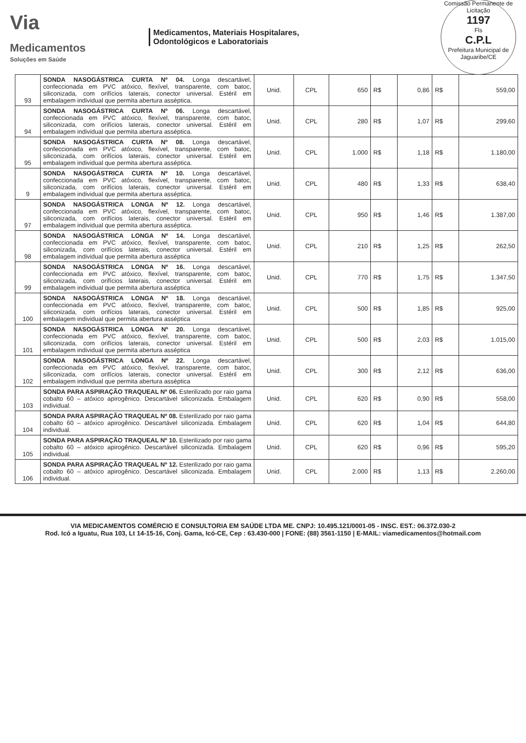Via
Medicamentos
Soluções em Saúde
Medicamentos, Materiais Hospitalares,
Odontológicos e Laboratoriais
Comissão Permanente de Licitação
1197
Fls
C.P.L
Prefeitura Municipal de Jaguaribe/CE
| 93 | SONDA NASOGÁSTRICA CURTA Nº 04. Longa descartável, confeccionada em PVC atóxico, flexível, transparente, com batoc, siliconizada, com orifícios laterais, conector universal. Estéril em embalagem individual que permita abertura asséptica. | Unid. | CPL | 650 | R$ | 0,86 | R$ | 559,00 |
| 94 | SONDA NASOGÁSTRICA CURTA Nº 06. Longa descartável, confeccionada em PVC atóxico, flexível, transparente, com batoc, siliconizada, com orifícios laterais, conector universal. Estéril em embalagem individual que permita abertura asséptica. | Unid. | CPL | 280 | R$ | 1,07 | R$ | 299,60 |
| 95 | SONDA NASOGÁSTRICA CURTA Nº 08. Longa descartável, confeccionada em PVC atóxico, flexível, transparente, com batoc, siliconizada, com orifícios laterais, conector universal. Estéril em embalagem individual que permita abertura asséptica. | Unid. | CPL | 1.000 | R$ | 1,18 | R$ | 1.180,00 |
| 9 | SONDA NASOGÁSTRICA CURTA Nº 10. Longa descartável, confeccionada em PVC atóxico, flexível, transparente, com batoc, siliconizada, com orifícios laterais, conector universal. Estéril em embalagem individual que permita abertura asséptica. | Unid. | CPL | 480 | R$ | 1,33 | R$ | 638,40 |
| 97 | SONDA NASOGÁSTRICA LONGA Nº 12. Longa descartável, confeccionada em PVC atóxico, flexível, transparente, com batoc, siliconizada, com orifícios laterais, conector universal. Estéril em embalagem individual que permita abertura asséptica. | Unid. | CPL | 950 | R$ | 1,46 | R$ | 1.387,00 |
| 98 | SONDA NASOGÁSTRICA LONGA Nº 14. Longa descartável, confeccionada em PVC atóxico, flexível, transparente, com batoc, siliconizada, com orifícios laterais, conector universal. Estéril em embalagem individual que permita abertura asséptica | Unid. | CPL | 210 | R$ | 1,25 | R$ | 262,50 |
| 99 | SONDA NASOGÁSTRICA LONGA Nº 16. Longa descartável, confeccionada em PVC atóxico, flexível, transparente, com batoc, siliconizada, com orifícios laterais, conector universal. Estéril em embalagem individual que permita abertura asséptica | Unid. | CPL | 770 | R$ | 1,75 | R$ | 1.347,50 |
| 100 | SONDA NASOGÁSTRICA LONGA Nº 18. Longa descartável, confeccionada em PVC atóxico, flexível, transparente, com batoc, siliconizada, com orifícios laterais, conector universal. Estéril em embalagem individual que permita abertura asséptica | Unid. | CPL | 500 | R$ | 1,85 | R$ | 925,00 |
| 101 | SONDA NASOGÁSTRICA LONGA Nº 20. Longa descartável, confeccionada em PVC atóxico, flexível, transparente, com batoc, siliconizada, com orifícios laterais, conector universal. Estéril em embalagem individual que permita abertura asséptica | Unid. | CPL | 500 | R$ | 2,03 | R$ | 1.015,00 |
| 102 | SONDA NASOGÁSTRICA LONGA Nº 22. Longa descartável, confeccionada em PVC atóxico, flexível, transparente, com batoc, siliconizada, com orifícios laterais, conector universal. Estéril em embalagem individual que permita abertura asséptica | Unid. | CPL | 300 | R$ | 2,12 | R$ | 636,00 |
| 103 | SONDA PARA ASPIRAÇÃO TRAQUEAL Nº 06. Esterilizado por raio gama cobalto 60 – atóxico apirogênico. Descartável siliconizada. Embalagem individual. | Unid. | CPL | 620 | R$ | 0,90 | R$ | 558,00 |
| 104 | SONDA PARA ASPIRAÇÃO TRAQUEAL Nº 08. Esterilizado por raio gama cobalto 60 – atóxico apirogênico. Descartável siliconizada. Embalagem individual. | Unid. | CPL | 620 | R$ | 1,04 | R$ | 644,80 |
| 105 | SONDA PARA ASPIRAÇÃO TRAQUEAL Nº 10. Esterilizado por raio gama cobalto 60 – atóxico apirogênico. Descartável siliconizada. Embalagem individual. | Unid. | CPL | 620 | R$ | 0,96 | R$ | 595,20 |
| 106 | SONDA PARA ASPIRAÇÃO TRAQUEAL Nº 12. Esterilizado por raio gama cobalto 60 – atóxico apirogênico. Descartável siliconizada. Embalagem individual. | Unid. | CPL | 2.000 | R$ | 1,13 | R$ | 2.260,00 |
VIA MEDICAMENTOS COMÉRCIO E CONSULTORIA EM SAÚDE LTDA ME. CNPJ: 10.495.121/0001-05 - INSC. EST.: 06.372.030-2
Rod. Icó a Iguatu, Rua 103, Lt 14-15-16, Conj. Gama, Icó-CE, Cep : 63.430-000 | FONE: (88) 3561-1150 | E-MAIL: viamedicamentos@hotmail.com